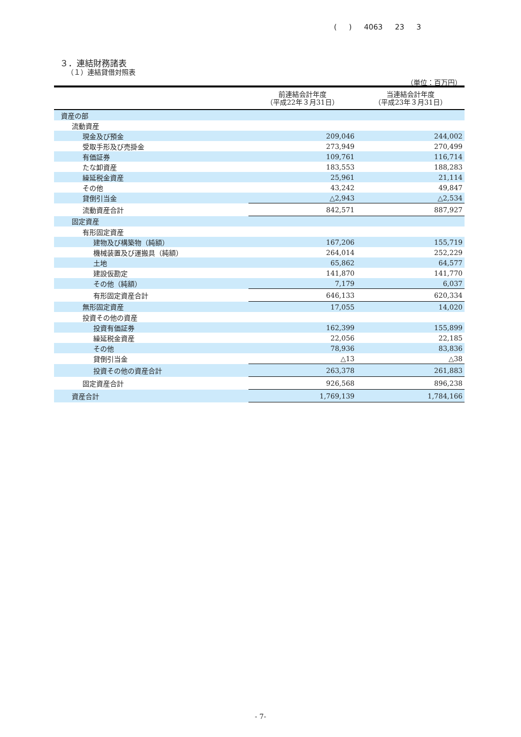( ) 4063 23 3
３．連結財務諸表
（１）連結貸借対照表
（単位：百万円）
| | 前連結会計年度 （平成22年３月31日） | 当連結会計年度 （平成23年３月31日） |
| --- | --- | --- |
| 資産の部 | | |
| 流動資産 | | |
| 現金及び預金 | 209,046 | 244,002 |
| 受取手形及び売掛金 | 273,949 | 270,499 |
| 有価証券 | 109,761 | 116,714 |
| たな卸資産 | 183,553 | 188,283 |
| 繰延税金資産 | 25,961 | 21,114 |
| その他 | 43,242 | 49,847 |
| 貸倒引当金 | △2,943 | △2,534 |
| 流動資産合計 | 842,571 | 887,927 |
| 固定資産 | | |
| 有形固定資産 | | |
| 建物及び構築物（純額） | 167,206 | 155,719 |
| 機械装置及び運搬具（純額） | 264,014 | 252,229 |
| 土地 | 65,862 | 64,577 |
| 建設仮勘定 | 141,870 | 141,770 |
| その他（純額） | 7,179 | 6,037 |
| 有形固定資産合計 | 646,133 | 620,334 |
| 無形固定資産 | 17,055 | 14,020 |
| 投資その他の資産 | | |
| 投資有価証券 | 162,399 | 155,899 |
| 繰延税金資産 | 22,056 | 22,185 |
| その他 | 78,936 | 83,836 |
| 貸倒引当金 | △13 | △38 |
| 投資その他の資産合計 | 263,378 | 261,883 |
| 固定資産合計 | 926,568 | 896,238 |
| 資産合計 | 1,769,139 | 1,784,166 |
- 7-